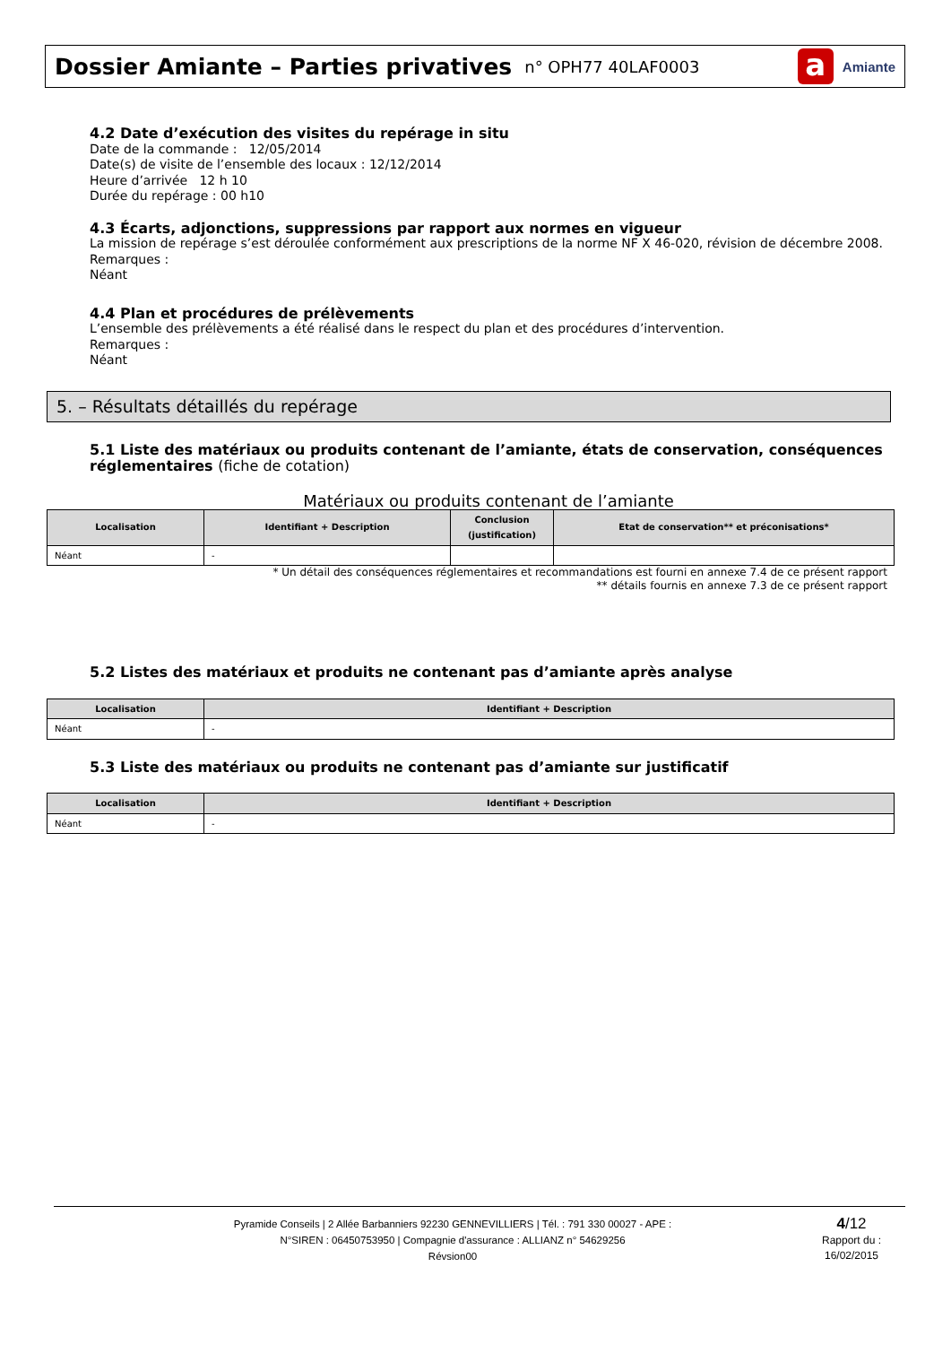Dossier Amiante – Parties privatives
n° OPH77 40LAF0003
a
Amiante
4.2 Date d’exécution des visites du repérage in situ
Date de la commande : 12/05/2014
Date(s) de visite de l’ensemble des locaux : 12/12/2014
Heure d’arrivée 12 h 10
Durée du repérage : 00 h10
4.3 Écarts, adjonctions, suppressions par rapport aux normes en vigueur
La mission de repérage s’est déroulée conformément aux prescriptions de la norme NF X 46-020, révision de décembre 2008.
Remarques :
Néant
4.4 Plan et procédures de prélèvements
L’ensemble des prélèvements a été réalisé dans le respect du plan et des procédures d’intervention.
Remarques :
Néant
5. – Résultats détaillés du repérage
5.1 Liste des matériaux ou produits contenant de l’amiante, états de conservation, conséquences réglementaires (fiche de cotation)
Matériaux ou produits contenant de l’amiante
| Localisation | Identifiant + Description | Conclusion (justification) | Etat de conservation** et préconisations* |
| --- | --- | --- | --- |
| Néant | - | | |
* Un détail des conséquences réglementaires et recommandations est fourni en annexe 7.4 de ce présent rapport
** détails fournis en annexe 7.3 de ce présent rapport
5.2 Listes des matériaux et produits ne contenant pas d’amiante après analyse
| Localisation | Identifiant + Description |
| --- | --- |
| Néant | - |
5.3 Liste des matériaux ou produits ne contenant pas d’amiante sur justificatif
| Localisation | Identifiant + Description |
| --- | --- |
| Néant | - |
Pyramide Conseils | 2 Allée Barbanniers 92230 GENNEVILLIERS | Tél. : 791 330 00027 - APE :
N°SIREN : 06450753950 | Compagnie d'assurance : ALLIANZ n° 54629256
Révsion00
4/12
Rapport du :
16/02/2015